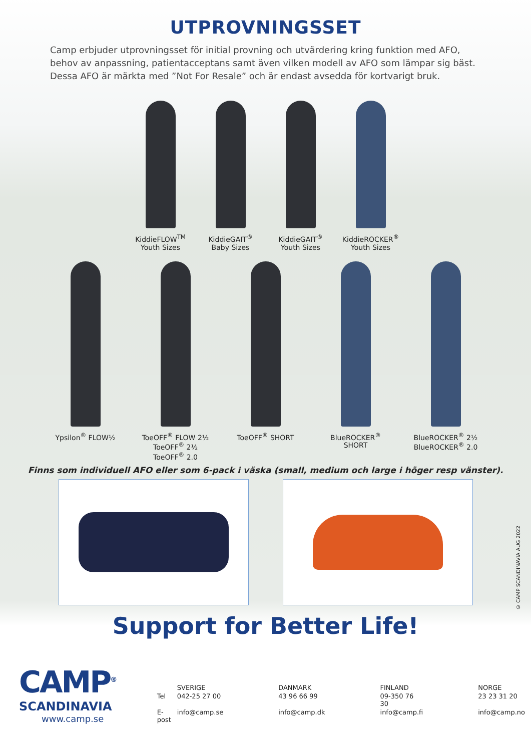UTPROVNINGSSET
Camp erbjuder utprovningsset för initial provning och utvärdering kring funktion med AFO, behov av anpassning, patientacceptans samt även vilken modell av AFO som lämpar sig bäst. Dessa AFO är märkta med ”Not For Resale” och är endast avsedda för kortvarigt bruk.
KiddieFLOW<sup>TM</sup>
Youth Sizes
KiddieGAIT<sup>®</sup>
Baby Sizes
KiddieGAIT<sup>®</sup>
Youth Sizes
KiddieROCKER<sup>®</sup>
Youth Sizes
Ypsilon<sup>®</sup> FLOW½ ToeOFF<sup>®</sup> FLOW 2½
ToeOFF<sup>®</sup> 2½
ToeOFF<sup>®</sup> 2.0
ToeOFF<sup>®</sup> SHORT BlueROCKER<sup>®</sup> SHORT BlueROCKER<sup>®</sup> 2½
BlueROCKER<sup>®</sup> 2.0
Finns som individuell AFO eller som 6-pack i väska (small, medium och large i höger resp vänster).
Support for Better Life!
CAMP<sup>®</sup>
SCANDINAVIA
www.camp.se
| | SVERIGE | DANMARK | FINLAND | NORGE |
| Tel | 042-25 27 00 | 43 96 66 99 | 09-350 76 30 | 23 23 31 20 |
| E-post | info@camp.se | info@camp.dk | info@camp.fi | info@camp.no |
© CAMP SCANDINAVIA AUG 2022